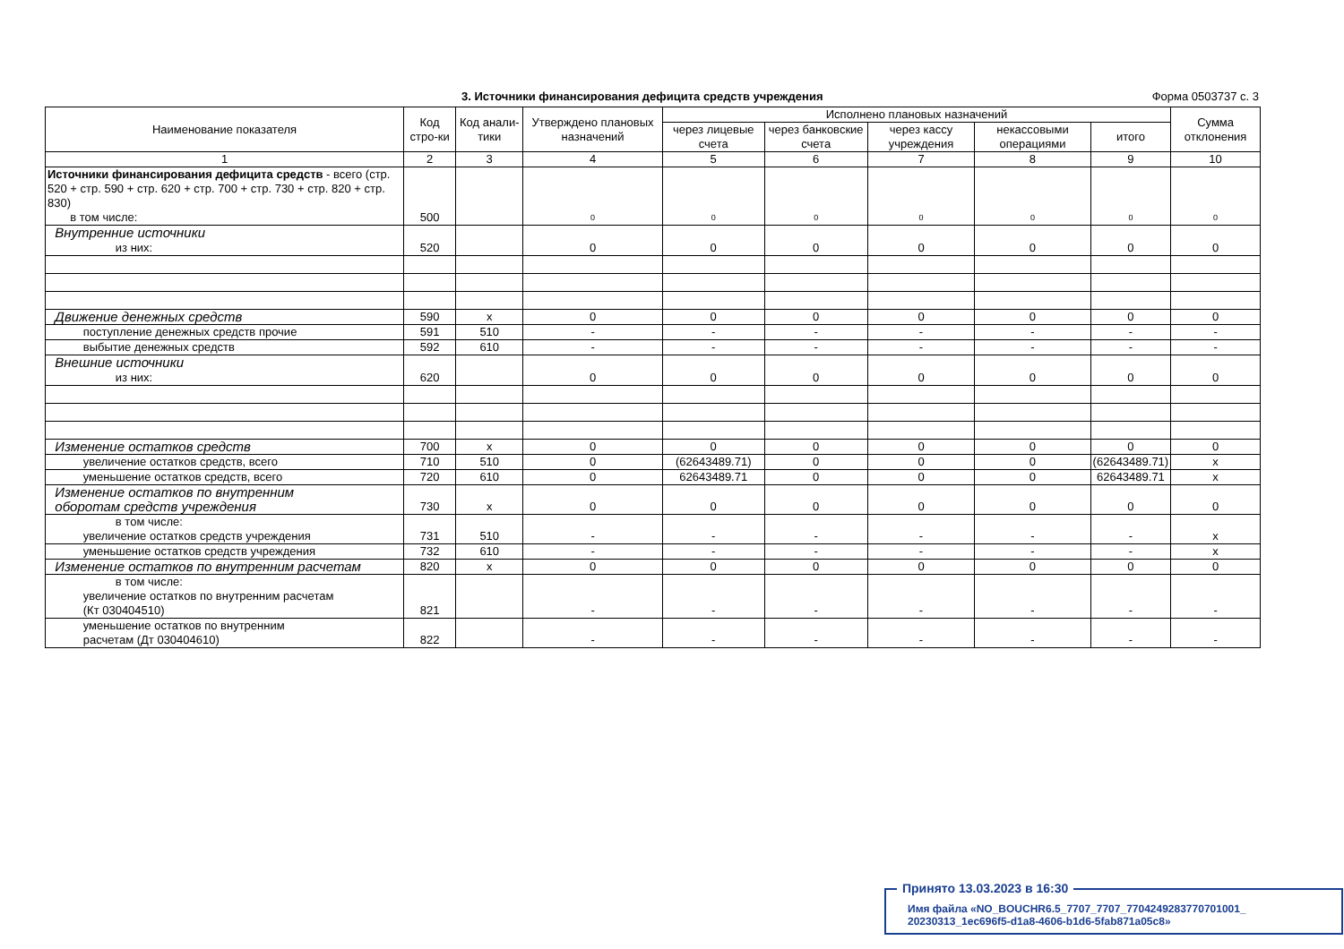3. Источники финансирования дефицита средств учреждения Форма 0503737 с. 3
| Наименование показателя | Код стро-ки | Код анали-тики | Утверждено плановых назначений | Исполнено плановых назначений | | | | | Сумма отклонения |
| --- | --- | --- | --- | --- | --- | --- | --- | --- | --- |
| | | | | через лицевые счета | через банковские счета | через кассу учреждения | некассовыми операциями | итого | |
| 1 | 2 | 3 | 4 | 5 | 6 | 7 | 8 | 9 | 10 |
| Источники финансирования дефицита средств - всего (стр. 520 + стр. 590 + стр. 620 + стр. 700 + стр. 730 + стр. 820 + стр. 830) в том числе: | 500 | | 0 | 0 | 0 | 0 | 0 | 0 | 0 |
| Внутренние источники из них: | 520 | | 0 | 0 | 0 | 0 | 0 | 0 | 0 |
| Движение денежных средств | 590 | x | 0 | 0 | 0 | 0 | 0 | 0 | 0 |
| поступление денежных средств прочие | 591 | 510 | - | - | - | - | - | - | - |
| выбытие денежных средств | 592 | 610 | - | - | - | - | - | - | - |
| Внешние источники из них: | 620 | | 0 | 0 | 0 | 0 | 0 | 0 | 0 |
| Изменение остатков средств | 700 | x | 0 | 0 | 0 | 0 | 0 | 0 | 0 |
| увеличение остатков средств, всего | 710 | 510 | 0 | (62643489.71) | 0 | 0 | 0 | (62643489.71) | x |
| уменьшение остатков средств, всего | 720 | 610 | 0 | 62643489.71 | 0 | 0 | 0 | 62643489.71 | x |
| Изменение остатков по внутренним оборотам средств учреждения | 730 | x | 0 | 0 | 0 | 0 | 0 | 0 | 0 |
| в том числе: увеличение остатков средств учреждения | 731 | 510 | - | - | - | - | - | - | x |
| уменьшение остатков средств учреждения | 732 | 610 | - | - | - | - | - | - | x |
| Изменение остатков по внутренним расчетам | 820 | x | 0 | 0 | 0 | 0 | 0 | 0 | 0 |
| в том числе: увеличение остатков по внутренним расчетам (Кт 030404510) | 821 | | - | - | - | - | - | - | - |
| уменьшение остатков по внутренним расчетам (Дт 030404610) | 822 | | - | - | - | - | - | - | - |
Принято 13.03.2023 в 16:30
Имя файла «NO_BOUCHR6.5_7707_7707_7704249283770701001_
20230313_1ec696f5-d1a8-4606-b1d6-5fab871a05c8»